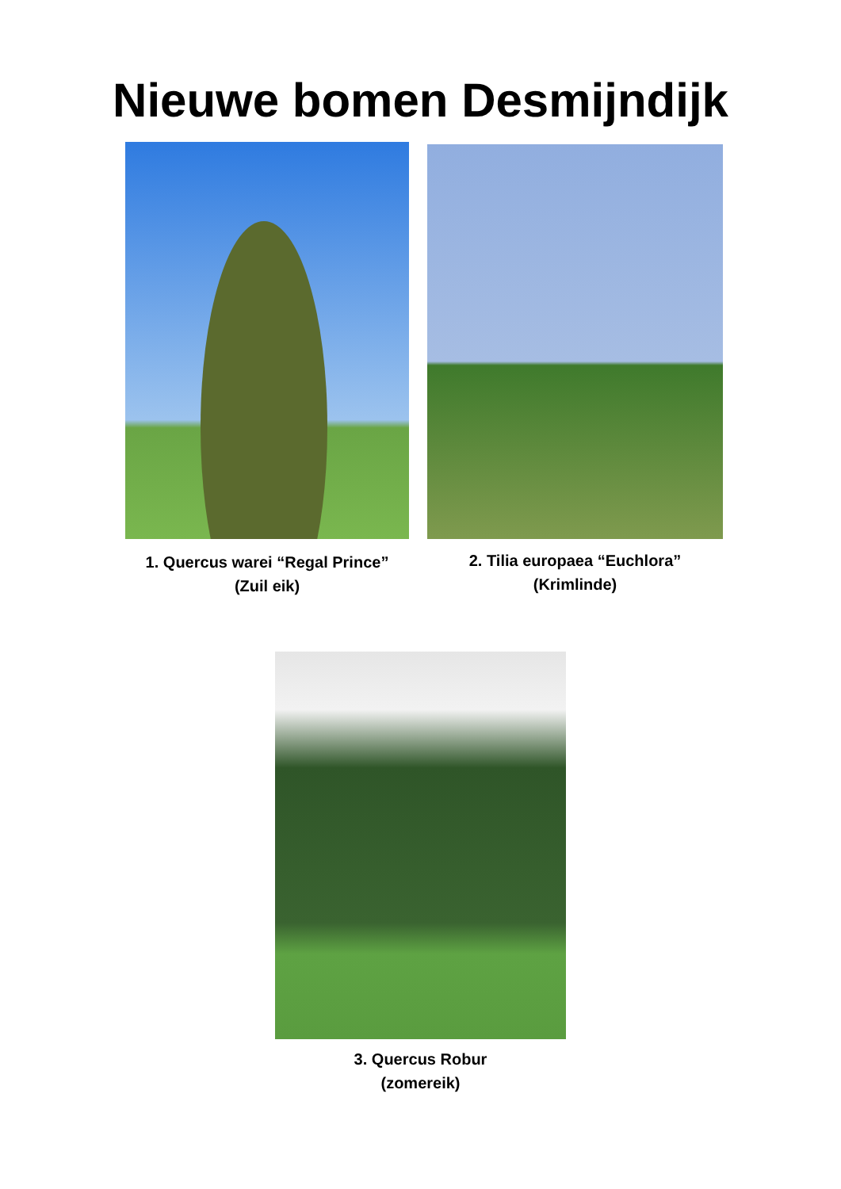Nieuwe bomen Desmijndijk
1. Quercus warei “Regal Prince”
(Zuil eik)
2. Tilia europaea “Euchlora”
(Krimlinde)
3. Quercus Robur
(zomereik)